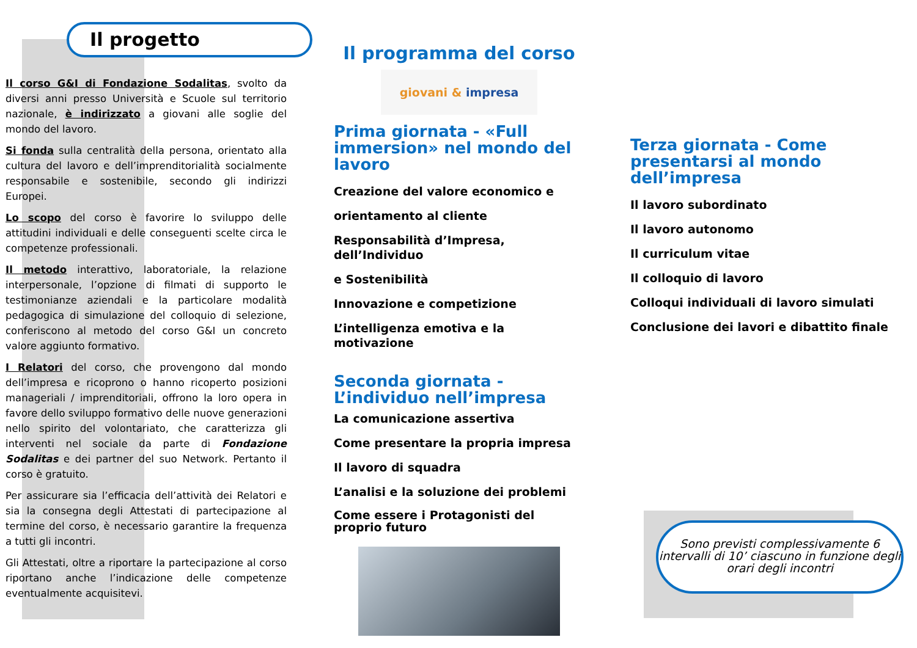Il progetto
Il corso G&I di Fondazione Sodalitas, svolto da diversi anni presso Università e Scuole sul territorio nazionale, è indirizzato a giovani alle soglie del mondo del lavoro.
Si fonda sulla centralità della persona, orientato alla cultura del lavoro e dell’imprenditorialità socialmente responsabile e sostenibile, secondo gli indirizzi Europei.
Lo scopo del corso è favorire lo sviluppo delle attitudini individuali e delle conseguenti scelte circa le competenze professionali.
Il metodo interattivo, laboratoriale, la relazione interpersonale, l’opzione di filmati di supporto le testimonianze aziendali e la particolare modalità pedagogica di simulazione del colloquio di selezione, conferiscono al metodo del corso G&I un concreto valore aggiunto formativo.
I Relatori del corso, che provengono dal mondo dell’impresa e ricoprono o hanno ricoperto posizioni manageriali / imprenditoriali, offrono la loro opera in favore dello sviluppo formativo delle nuove generazioni nello spirito del volontariato, che caratterizza gli interventi nel sociale da parte di Fondazione Sodalitas e dei partner del suo Network. Pertanto il corso è gratuito.
Per assicurare sia l’efficacia dell’attività dei Relatori e sia la consegna degli Attestati di partecipazione al termine del corso, è necessario garantire la frequenza a tutti gli incontri.
Gli Attestati, oltre a riportare la partecipazione al corso riportano anche l’indicazione delle competenze eventualmente acquisitevi.
Il programma del corso
giovani & impresa
Prima giornata - «Full immersion» nel mondo del lavoro
Creazione del valore economico e
orientamento al cliente
Responsabilità d’Impresa, dell’Individuo
e Sostenibilità
Innovazione e competizione
L’intelligenza emotiva e la motivazione
Seconda giornata - L’individuo nell’impresa
La comunicazione assertiva
Come presentare la propria impresa
Il lavoro di squadra
L’analisi e la soluzione dei problemi
Come essere i Protagonisti del proprio futuro
Terza giornata - Come presentarsi al mondo dell’impresa
Il lavoro subordinato
Il lavoro autonomo
Il curriculum vitae
Il colloquio di lavoro
Colloqui individuali di lavoro simulati
Conclusione dei lavori e dibattito finale
Sono previsti complessivamente 6 intervalli di 10’ ciascuno in funzione degli orari degli incontri